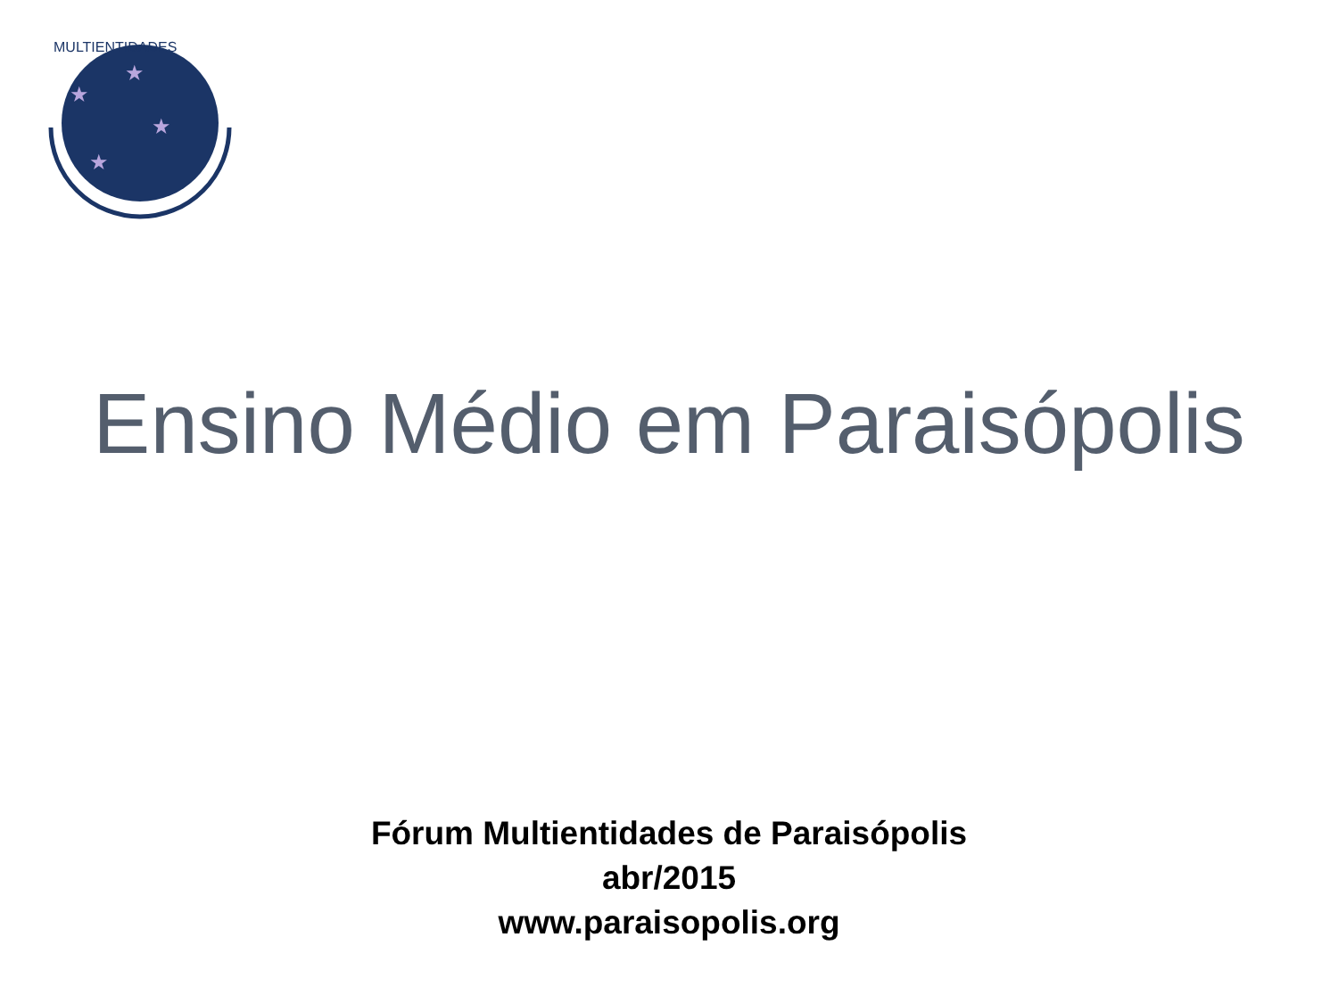★
★
★
★
MULTIENTIDADES
Ensino Médio em Paraisópolis
Fórum Multientidades de Paraisópolis
abr/2015
www.paraisopolis.org